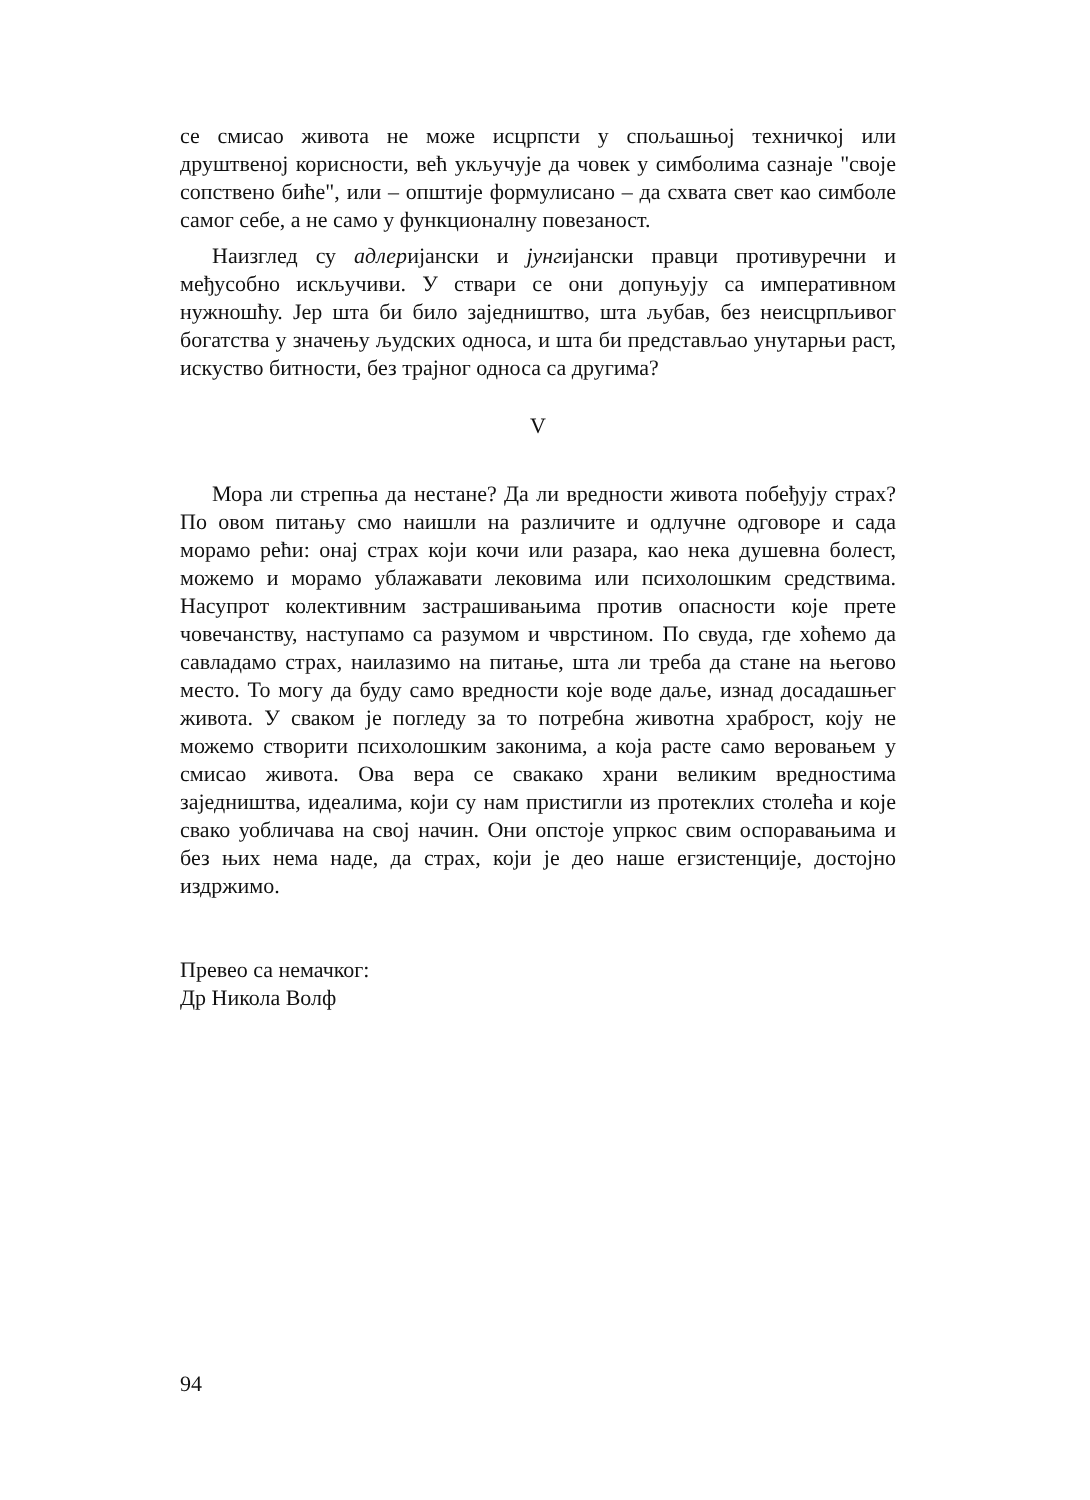се смисао живота не може исцрпсти у спољашњој техничкој или друштвеној корисности, већ укључује да човек у симболима сазнаје "своје сопствено биће", или – општије формулисано – да схвата свет као симболе самог себе, а не само у функционалну повезаност.
Наизглед су адлеријански и јунгијански правци противуречни и међусобно искључиви. У ствари се они допуњују са императивном нужношћу. Јер шта би било заједништво, шта љубав, без неисцрпљивог богатства у значењу људских односа, и шта би представљао унутарњи раст, искуство битности, без трајног односа са другима?
V
Мора ли стрепња да нестане? Да ли вредности живота побеђују страх? По овом питању смо наишли на различите и одлучне одговоре и сада морамо рећи: онај страх који кочи или разара, као нека душевна болест, можемо и морамо ублажавати лековима или психолошким средствима. Насупрот колективним застрашивањима против опасности које прете човечанству, наступамо са разумом и чврстином. По свуда, где хоћемо да савладамо страх, наилазимо на питање, шта ли треба да стане на његово место. То могу да буду само вредности које воде даље, изнад досадашњег живота. У сваком је погледу за то потребна животна храброст, коју не можемо створити психолошким законима, а која расте само веровањем у смисао живота. Ова вера се свакако храни великим вредностима заједништва, идеалима, који су нам пристигли из протеклих столећа и које свако уобличава на свој начин. Они опстоје упркос свим оспоравањима и без њих нема наде, да страх, који је део наше егзистенције, достојно издржимо.
Превео са немачког:
Др Никола Волф
94